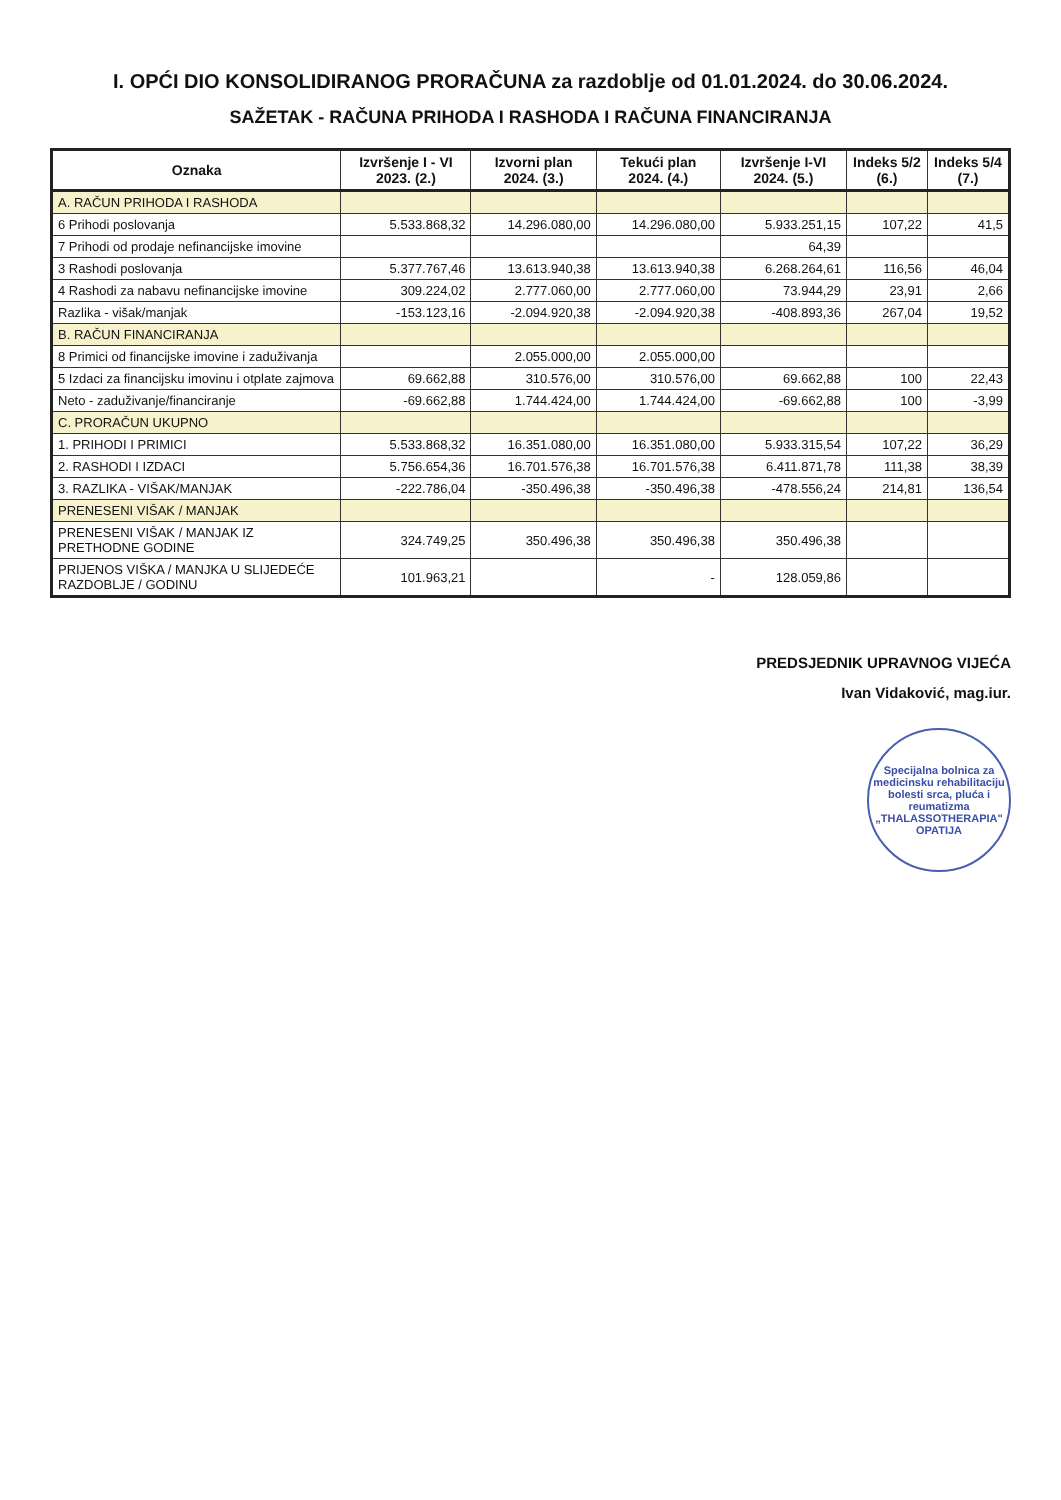I. OPĆI DIO KONSOLIDIRANOG PRORAČUNA za razdoblje od 01.01.2024. do 30.06.2024.
SAŽETAK - RAČUNA PRIHODA I RASHODA I RAČUNA FINANCIRANJA
| Oznaka | Izvršenje I - VI 2023. (2.) | Izvorni plan 2024. (3.) | Tekući plan 2024. (4.) | Izvršenje I-VI 2024. (5.) | Indeks 5/2 (6.) | Indeks 5/4 (7.) |
| --- | --- | --- | --- | --- | --- | --- |
| A. RAČUN PRIHODA I RASHODA | | | | | | |
| 6 Prihodi poslovanja | 5.533.868,32 | 14.296.080,00 | 14.296.080,00 | 5.933.251,15 | 107,22 | 41,5 |
| 7 Prihodi od prodaje nefinancijske imovine | | | | 64,39 | | |
| 3 Rashodi poslovanja | 5.377.767,46 | 13.613.940,38 | 13.613.940,38 | 6.268.264,61 | 116,56 | 46,04 |
| 4 Rashodi za nabavu nefinancijske imovine | 309.224,02 | 2.777.060,00 | 2.777.060,00 | 73.944,29 | 23,91 | 2,66 |
| Razlika - višak/manjak | -153.123,16 | -2.094.920,38 | -2.094.920,38 | -408.893,36 | 267,04 | 19,52 |
| B. RAČUN FINANCIRANJA | | | | | | |
| 8 Primici od financijske imovine i zaduživanja | | 2.055.000,00 | 2.055.000,00 | | | |
| 5 Izdaci za financijsku imovinu i otplate zajmova | 69.662,88 | 310.576,00 | 310.576,00 | 69.662,88 | 100 | 22,43 |
| Neto - zaduživanje/financiranje | -69.662,88 | 1.744.424,00 | 1.744.424,00 | -69.662,88 | 100 | -3,99 |
| C. PRORAČUN UKUPNO | | | | | | |
| 1. PRIHODI I PRIMICI | 5.533.868,32 | 16.351.080,00 | 16.351.080,00 | 5.933.315,54 | 107,22 | 36,29 |
| 2. RASHODI I IZDACI | 5.756.654,36 | 16.701.576,38 | 16.701.576,38 | 6.411.871,78 | 111,38 | 38,39 |
| 3. RAZLIKA - VIŠAK/MANJAK | -222.786,04 | -350.496,38 | -350.496,38 | -478.556,24 | 214,81 | 136,54 |
| PRENESENI VIŠAK / MANJAK | | | | | | |
| PRENESENI VIŠAK / MANJAK IZ PRETHODNE GODINE | 324.749,25 | 350.496,38 | 350.496,38 | 350.496,38 | | |
| PRIJENOS VIŠKA / MANJKA U SLIJEDEĆE RAZDOBLJE / GODINU | 101.963,21 | | - | 128.059,86 | | |
PREDSJEDNIK UPRAVNOG VIJEĆA
Ivan Vidaković, mag.iur.
Specijalna bolnica za medicinsku rehabilitaciju bolesti srca, pluća i reumatizma
„THALASSOTHERAPIA"
OPATIJA